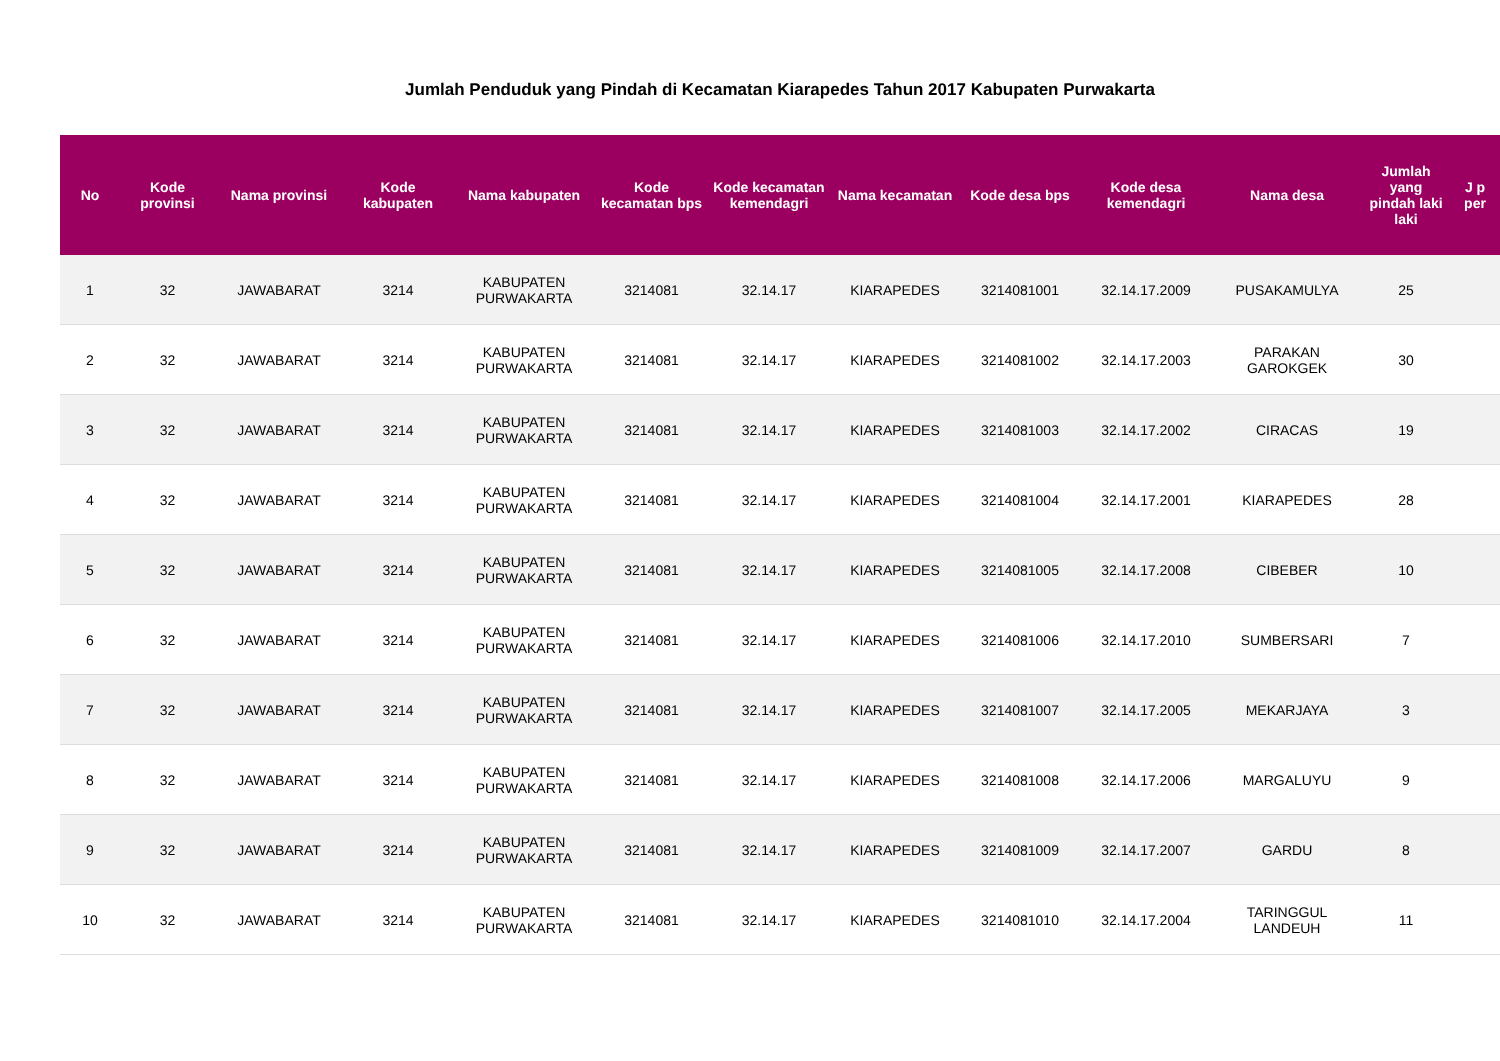Jumlah Penduduk yang Pindah di Kecamatan Kiarapedes Tahun 2017 Kabupaten Purwakarta
| No | Kode provinsi | Nama provinsi | Kode kabupaten | Nama kabupaten | Kode kecamatan bps | Kode kecamatan kemendagri | Nama kecamatan | Kode desa bps | Kode desa kemendagri | Nama desa | Jumlah yang pindah laki laki | J p per |
| --- | --- | --- | --- | --- | --- | --- | --- | --- | --- | --- | --- | --- |
| 1 | 32 | JAWABARAT | 3214 | KABUPATEN PURWAKARTA | 3214081 | 32.14.17 | KIARAPEDES | 3214081001 | 32.14.17.2009 | PUSAKAMULYA | 25 | |
| 2 | 32 | JAWABARAT | 3214 | KABUPATEN PURWAKARTA | 3214081 | 32.14.17 | KIARAPEDES | 3214081002 | 32.14.17.2003 | PARAKAN GAROKGEK | 30 | |
| 3 | 32 | JAWABARAT | 3214 | KABUPATEN PURWAKARTA | 3214081 | 32.14.17 | KIARAPEDES | 3214081003 | 32.14.17.2002 | CIRACAS | 19 | |
| 4 | 32 | JAWABARAT | 3214 | KABUPATEN PURWAKARTA | 3214081 | 32.14.17 | KIARAPEDES | 3214081004 | 32.14.17.2001 | KIARAPEDES | 28 | |
| 5 | 32 | JAWABARAT | 3214 | KABUPATEN PURWAKARTA | 3214081 | 32.14.17 | KIARAPEDES | 3214081005 | 32.14.17.2008 | CIBEBER | 10 | |
| 6 | 32 | JAWABARAT | 3214 | KABUPATEN PURWAKARTA | 3214081 | 32.14.17 | KIARAPEDES | 3214081006 | 32.14.17.2010 | SUMBERSARI | 7 | |
| 7 | 32 | JAWABARAT | 3214 | KABUPATEN PURWAKARTA | 3214081 | 32.14.17 | KIARAPEDES | 3214081007 | 32.14.17.2005 | MEKARJAYA | 3 | |
| 8 | 32 | JAWABARAT | 3214 | KABUPATEN PURWAKARTA | 3214081 | 32.14.17 | KIARAPEDES | 3214081008 | 32.14.17.2006 | MARGALUYU | 9 | |
| 9 | 32 | JAWABARAT | 3214 | KABUPATEN PURWAKARTA | 3214081 | 32.14.17 | KIARAPEDES | 3214081009 | 32.14.17.2007 | GARDU | 8 | |
| 10 | 32 | JAWABARAT | 3214 | KABUPATEN PURWAKARTA | 3214081 | 32.14.17 | KIARAPEDES | 3214081010 | 32.14.17.2004 | TARINGGUL LANDEUH | 11 | |